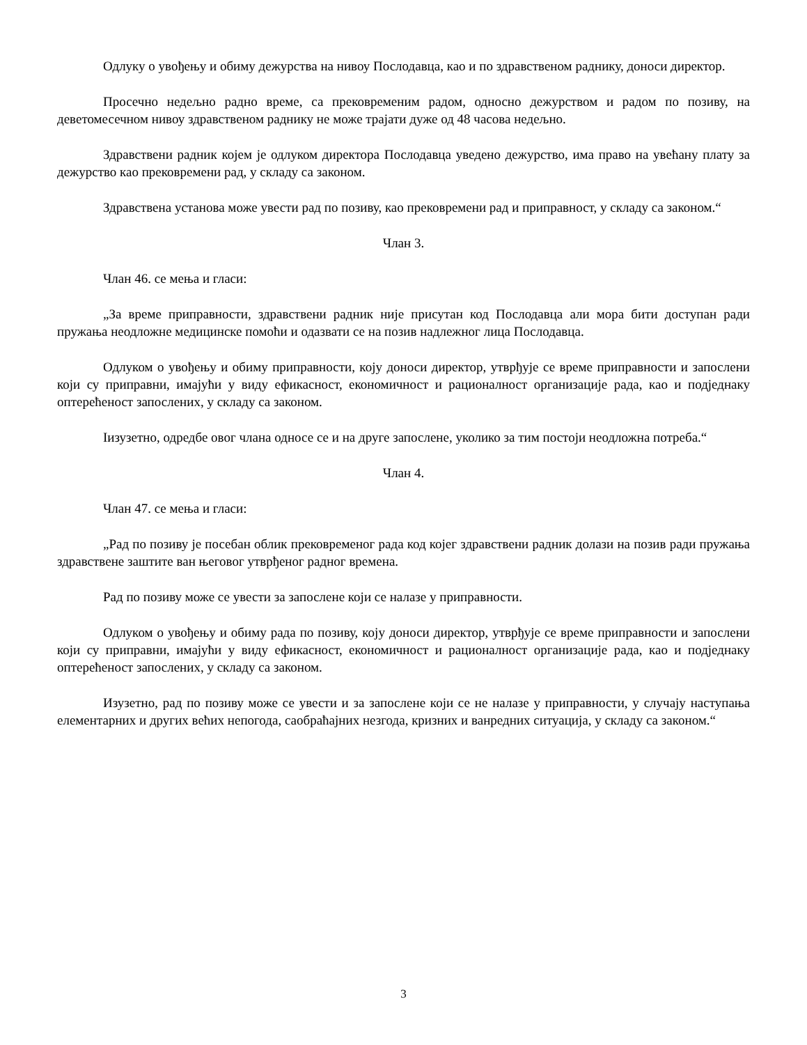Одлуку о увођењу и обиму дежурства на нивоу Послодавца, као и по здравственом раднику, доноси директор.
Просечно недељно радно време, са прековременим радом, односно дежурством и радом по позиву, на деветомесечном нивоу здравственом раднику не може трајати дуже од 48 часова недељно.
Здравствени радник којем је одлуком директора Послодавца уведено дежурство, има право на увећану плату за дежурство као прековремени рад, у складу са законом.
Здравствена установа може увести рад по позиву, као прековремени рад и приправност, у складу са законом.“
Члан 3.
Члан 46. се мења и гласи:
„За време приправности, здравствени радник није присутан код Послодавца али мора бити доступан ради пружања неодложне медицинске помоћи и одазвати се на позив надлежног лица Послодавца.
Одлуком о увођењу и обиму приправности, коју доноси директор, утврђује се време приправности и запослени који су приправни, имајући у виду ефикасност, економичност и рационалност организације рада, као и подједнаку оптерећеност запослених, у складу са законом.
Іизузетно, одредбе овог члана односе се и на друге запослене, уколико за тим постоји неодложна потреба.“
Члан 4.
Члан 47. се мења и гласи:
„Рад по позиву је посебан облик прековременог рада код којег здравствени радник долази на позив ради пружања здравствене заштите ван његовог утврђеног радног времена.
Рад по позиву може се увести за запослене који се налазе у приправности.
Одлуком о увођењу и обиму рада по позиву, коју доноси директор, утврђује се време приправности и запослени који су приправни, имајући у виду ефикасност, економичност и рационалност организације рада, као и подједнаку оптерећеност запослених, у складу са законом.
Изузетно, рад по позиву може се увести и за запослене који се не налазе у приправности, у случају наступања елементарних и других већих непогода, саобраћајних незгода, кризних и ванредних ситуација, у складу са законом.“
3